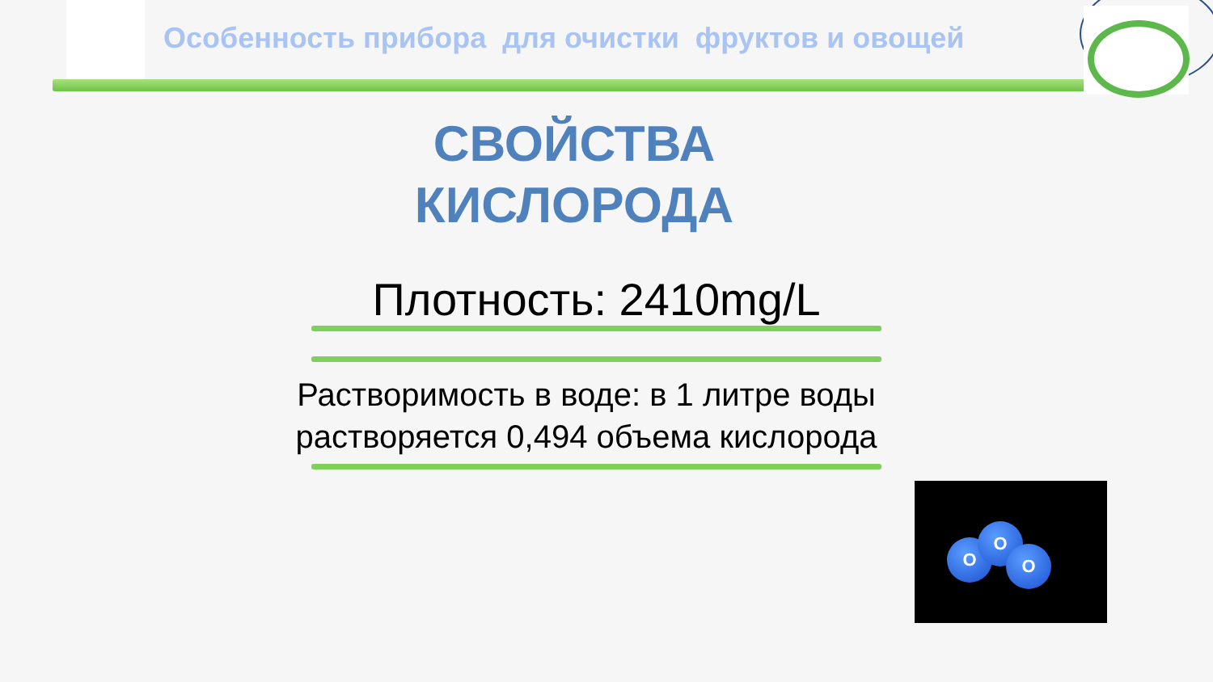Особенность прибора для очистки фруктов и овощей
СВОЙСТВА
КИСЛОРОДА
Плотность: 2410mg/L
Растворимость в воде: в 1 литре воды растворяется 0,494 объема кислорода
O
O
O